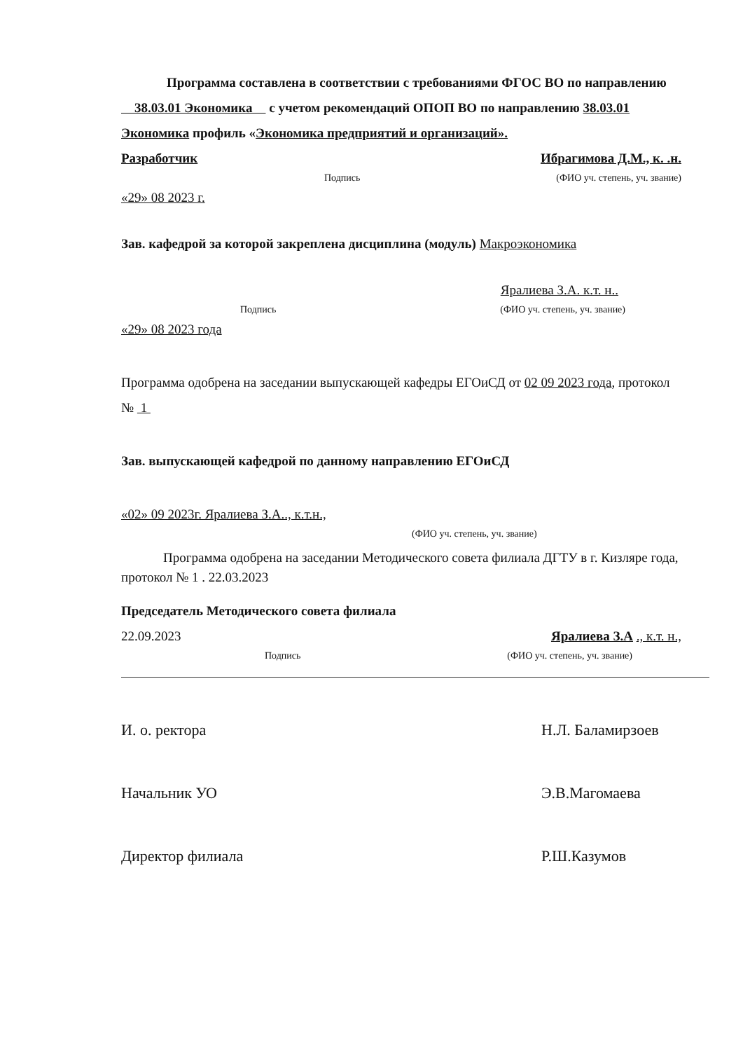Программа составлена в соответствии с требованиями ФГОС ВО по направлению 38.03.01 Экономика с учетом рекомендаций ОПОП ВО по направлению 38.03.01 Экономика профиль «Экономика предприятий и организаций».
Разработчик Ибрагимова Д.М., к. .н.
Подпись (ФИО уч. степень, уч. звание)
«29» 08 2023 г.
Зав. кафедрой за которой закреплена дисциплина (модуль) Макроэкономика
Яралиева З.А. к.т. н..
Подпись (ФИО уч. степень, уч. звание)
«29» 08 2023 года
Программа одобрена на заседании выпускающей кафедры ЕГОиСД от 02 09 2023 года, протокол № 1
Зав. выпускающей кафедрой по данному направлению ЕГОиСД
«02» 09 2023г. Яралиева З.А.., к.т.н.,
(ФИО уч. степень, уч. звание)
Программа одобрена на заседании Методического совета филиала ДГТУ в г. Кизляре года, протокол № 1 . 22.03.2023
Председатель Методического совета филиала
22.09.2023 Яралиева З.А ., к.т. н.,
Подпись (ФИО уч. степень, уч. звание)
И. о. ректора Н.Л. Баламирзоев
Начальник УО Э.В.Магомаева
Директор филиала Р.Ш.Казумов